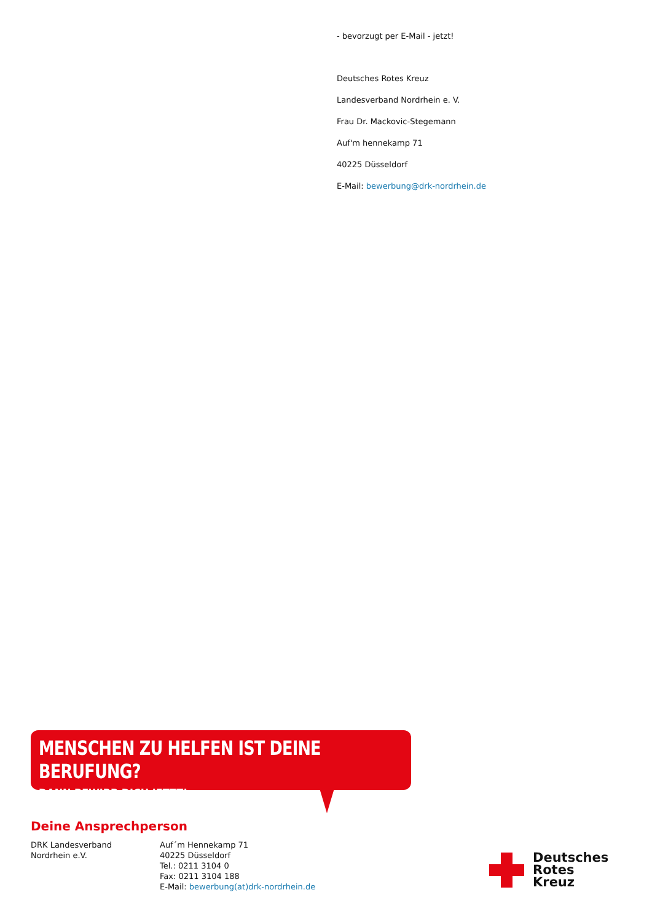- bevorzugt per E-Mail - jetzt!
Deutsches Rotes Kreuz
Landesverband Nordrhein e. V.
Frau Dr. Mackovic-Stegemann
Auf'm hennekamp 71
40225 Düsseldorf
E-Mail: bewerbung@drk-nordrhein.de
MENSCHEN ZU HELFEN IST DEINE BERUFUNG?
DANN BEWIRB DICH JETZT!
Deine Ansprechperson
DRK Landesverband
Nordrhein e.V.
Auf´m Hennekamp 71
40225 Düsseldorf
Tel.: 0211 3104 0
Fax: 0211 3104 188
E-Mail: bewerbung(at)drk-nordrhein.de
Deutsches
Rotes
Kreuz